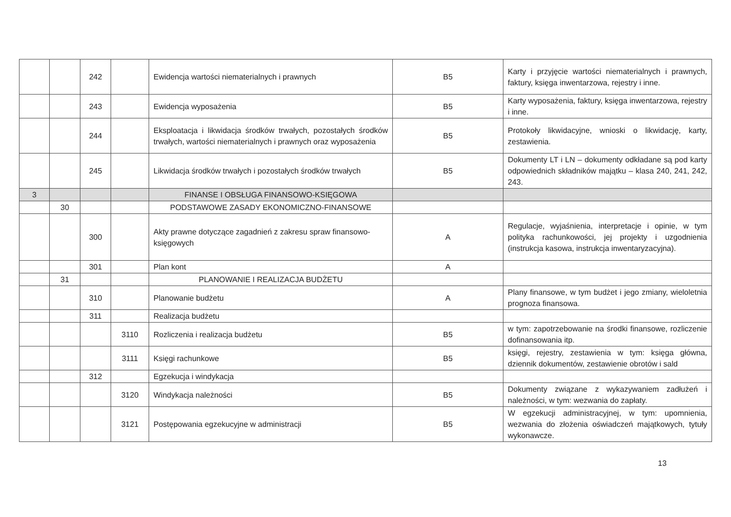| | | 242 | | Ewidencja wartości niematerialnych i prawnych | B5 | Karty i przyjęcie wartości niematerialnych i prawnych, faktury, księga inwentarzowa, rejestry i inne. |
| | | 243 | | Ewidencja wyposażenia | B5 | Karty wyposażenia, faktury, księga inwentarzowa, rejestry i inne. |
| | | 244 | | Eksploatacja i likwidacja środków trwałych, pozostałych środków trwałych, wartości niematerialnych i prawnych oraz wyposażenia | B5 | Protokoły likwidacyjne, wnioski o likwidację, karty, zestawienia. |
| | | 245 | | Likwidacja środków trwałych i pozostałych środków trwałych | B5 | Dokumenty LT i LN – dokumenty odkładane są pod karty odpowiednich składników majątku – klasa 240, 241, 242, 243. |
| 3 | | | | FINANSE I OBSŁUGA FINANSOWO-KSIĘGOWA | | |
| | 30 | | | PODSTAWOWE ZASADY EKONOMICZNO-FINANSOWE | | |
| | | 300 | | Akty prawne dotyczące zagadnień z zakresu spraw finansowo-księgowych | A | Regulacje, wyjaśnienia, interpretacje i opinie, w tym polityka rachunkowości, jej projekty i uzgodnienia (instrukcja kasowa, instrukcja inwentaryzacyjna). |
| | | 301 | | Plan kont | A | |
| | 31 | | | PLANOWANIE I REALIZACJA BUDŻETU | | |
| | | 310 | | Planowanie budżetu | A | Plany finansowe, w tym budżet i jego zmiany, wieloletnia prognoza finansowa. |
| | | 311 | | Realizacja budżetu | | |
| | | | 3110 | Rozliczenia i realizacja budżetu | B5 | w tym: zapotrzebowanie na środki finansowe, rozliczenie dofinansowania itp. |
| | | | 3111 | Księgi rachunkowe | B5 | księgi, rejestry, zestawienia w tym: księga główna, dziennik dokumentów, zestawienie obrotów i sald |
| | | 312 | | Egzekucja i windykacja | | |
| | | | 3120 | Windykacja należności | B5 | Dokumenty związane z wykazywaniem zadłużeń i należności, w tym: wezwania do zapłaty. |
| | | | 3121 | Postępowania egzekucyjne w administracji | B5 | W egzekucji administracyjnej, w tym: upomnienia, wezwania do złożenia oświadczeń majątkowych, tytuły wykonawcze. |
13